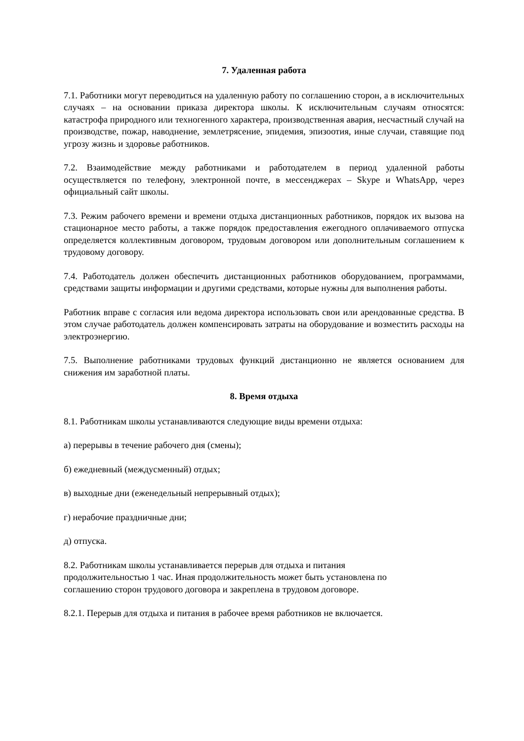7. Удаленная работа
7.1. Работники могут переводиться на удаленную работу по соглашению сторон, а в исключительных случаях – на основании приказа директора школы. К исключительным случаям относятся: катастрофа природного или техногенного характера, производственная авария, несчастный случай на производстве, пожар, наводнение, землетрясение, эпидемия, эпизоотия, иные случаи, ставящие под угрозу жизнь и здоровье работников.
7.2. Взаимодействие между работниками и работодателем в период удаленной работы осуществляется по телефону, электронной почте, в мессенджерах – Skype и WhatsApp, через официальный сайт школы.
7.3. Режим рабочего времени и времени отдыха дистанционных работников, порядок их вызова на стационарное место работы, а также порядок предоставления ежегодного оплачиваемого отпуска определяется коллективным договором, трудовым договором или дополнительным соглашением к трудовому договору.
7.4. Работодатель должен обеспечить дистанционных работников оборудованием, программами, средствами защиты информации и другими средствами, которые нужны для выполнения работы.
Работник вправе с согласия или ведома директора использовать свои или арендованные средства. В этом случае работодатель должен компенсировать затраты на оборудование и возместить расходы на электроэнергию.
7.5. Выполнение работниками трудовых функций дистанционно не является основанием для снижения им заработной платы.
8. Время отдыха
8.1. Работникам школы устанавливаются следующие виды времени отдыха:
а) перерывы в течение рабочего дня (смены);
б) ежедневный (междусменный) отдых;
в) выходные дни (еженедельный непрерывный отдых);
г) нерабочие праздничные дни;
д) отпуска.
8.2. Работникам школы устанавливается перерыв для отдыха и питания
продолжительностью 1 час. Иная продолжительность может быть установлена по
соглашению сторон трудового договора и закреплена в трудовом договоре.
8.2.1. Перерыв для отдыха и питания в рабочее время работников не включается.